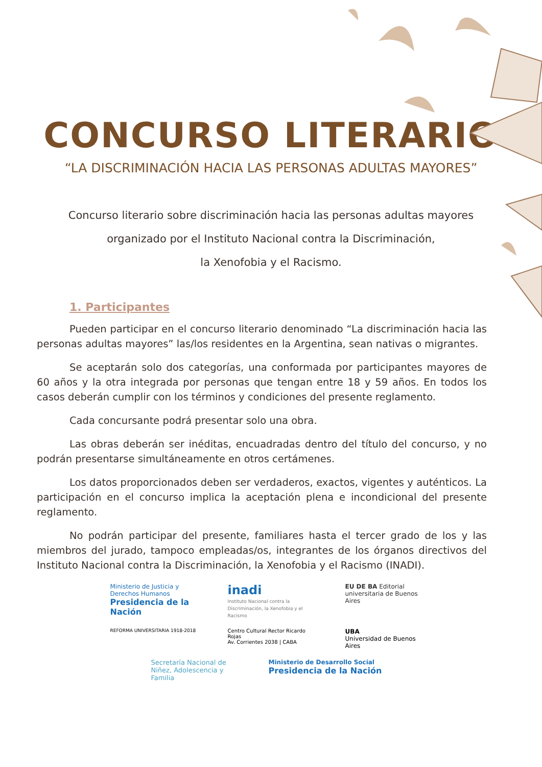CONCURSO LITERARIO
“LA DISCRIMINACIÓN HACIA LAS PERSONAS ADULTAS MAYORES”
Concurso literario sobre discriminación hacia las personas adultas mayores
organizado por el Instituto Nacional contra la Discriminación,
la Xenofobia y el Racismo.
1. Participantes
Pueden participar en el concurso literario denominado “La discriminación hacia las personas adultas mayores” las/los residentes en la Argentina, sean nativas o migrantes.
Se aceptarán solo dos categorías, una conformada por participantes mayores de 60 años y la otra integrada por personas que tengan entre 18 y 59 años. En todos los casos deberán cumplir con los términos y condiciones del presente reglamento.
Cada concursante podrá presentar solo una obra.
Las obras deberán ser inéditas, encuadradas dentro del título del concurso, y no podrán presentarse simultáneamente en otros certámenes.
Los datos proporcionados deben ser verdaderos, exactos, vigentes y auténticos. La participación en el concurso implica la aceptación plena e incondicional del presente reglamento.
No podrán participar del presente, familiares hasta el tercer grado de los y las miembros del jurado, tampoco empleadas/os, integrantes de los órganos directivos del Instituto Nacional contra la Discriminación, la Xenofobia y el Racismo (INADI).
Ministerio de Justicia y Derechos Humanos
Presidencia de la Nación
inadi
Instituto Nacional contra la Discriminación, la Xenofobia y el Racismo
EU DE BA Editorial universitaria de Buenos Aires
REFORMA UNIVERSITARIA 1918-2018
Centro Cultural Rector Ricardo Rojas
Av. Corrientes 2038 | CABA
UBA
Universidad de Buenos Aires
Secretaría Nacional de Niñez, Adolescencia y Familia
Ministerio de Desarrollo Social
Presidencia de la Nación